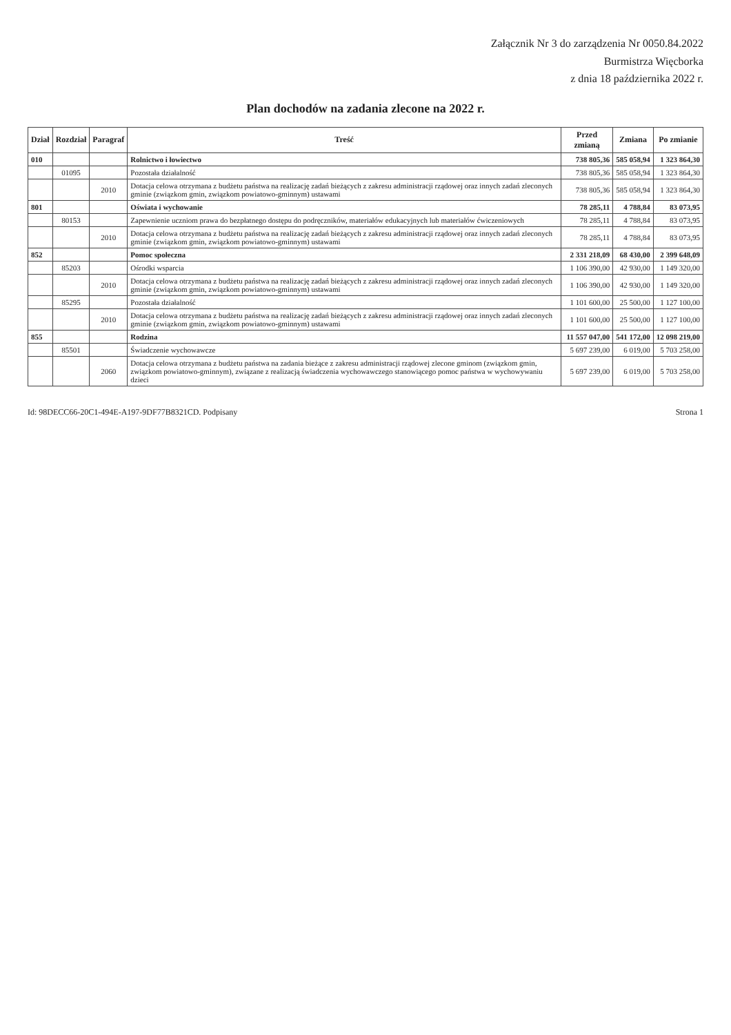Załącznik Nr 3 do zarządzenia Nr 0050.84.2022
Burmistrza Więcborka
z dnia 18 października 2022 r.
Plan dochodów na zadania zlecone na 2022 r.
| Dział | Rozdział | Paragraf | Treść | Przed zmianą | Zmiana | Po zmianie |
| --- | --- | --- | --- | --- | --- | --- |
| 010 | | | Rolnictwo i łowiectwo | 738 805,36 | 585 058,94 | 1 323 864,30 |
| | 01095 | | Pozostała działalność | 738 805,36 | 585 058,94 | 1 323 864,30 |
| | | 2010 | Dotacja celowa otrzymana z budżetu państwa na realizację zadań bieżących z zakresu administracji rządowej oraz innych zadań zleconych gminie (związkom gmin, związkom powiatowo-gminnym) ustawami | 738 805,36 | 585 058,94 | 1 323 864,30 |
| 801 | | | Oświata i wychowanie | 78 285,11 | 4 788,84 | 83 073,95 |
| | 80153 | | Zapewnienie uczniom prawa do bezpłatnego dostępu do podręczników, materiałów edukacyjnych lub materiałów ćwiczeniowych | 78 285,11 | 4 788,84 | 83 073,95 |
| | | 2010 | Dotacja celowa otrzymana z budżetu państwa na realizację zadań bieżących z zakresu administracji rządowej oraz innych zadań zleconych gminie (związkom gmin, związkom powiatowo-gminnym) ustawami | 78 285,11 | 4 788,84 | 83 073,95 |
| 852 | | | Pomoc społeczna | 2 331 218,09 | 68 430,00 | 2 399 648,09 |
| | 85203 | | Ośrodki wsparcia | 1 106 390,00 | 42 930,00 | 1 149 320,00 |
| | | 2010 | Dotacja celowa otrzymana z budżetu państwa na realizację zadań bieżących z zakresu administracji rządowej oraz innych zadań zleconych gminie (związkom gmin, związkom powiatowo-gminnym) ustawami | 1 106 390,00 | 42 930,00 | 1 149 320,00 |
| | 85295 | | Pozostała działalność | 1 101 600,00 | 25 500,00 | 1 127 100,00 |
| | | 2010 | Dotacja celowa otrzymana z budżetu państwa na realizację zadań bieżących z zakresu administracji rządowej oraz innych zadań zleconych gminie (związkom gmin, związkom powiatowo-gminnym) ustawami | 1 101 600,00 | 25 500,00 | 1 127 100,00 |
| 855 | | | Rodzina | 11 557 047,00 | 541 172,00 | 12 098 219,00 |
| | 85501 | | Świadczenie wychowawcze | 5 697 239,00 | 6 019,00 | 5 703 258,00 |
| | | 2060 | Dotacja celowa otrzymana z budżetu państwa na zadania bieżące z zakresu administracji rządowej zlecone gminom (związkom gmin, związkom powiatowo-gminnym), związane z realizacją świadczenia wychowawczego stanowiącego pomoc państwa w wychowywaniu dzieci | 5 697 239,00 | 6 019,00 | 5 703 258,00 |
Id: 98DECC66-20C1-494E-A197-9DF77B8321CD. Podpisany Strona 1